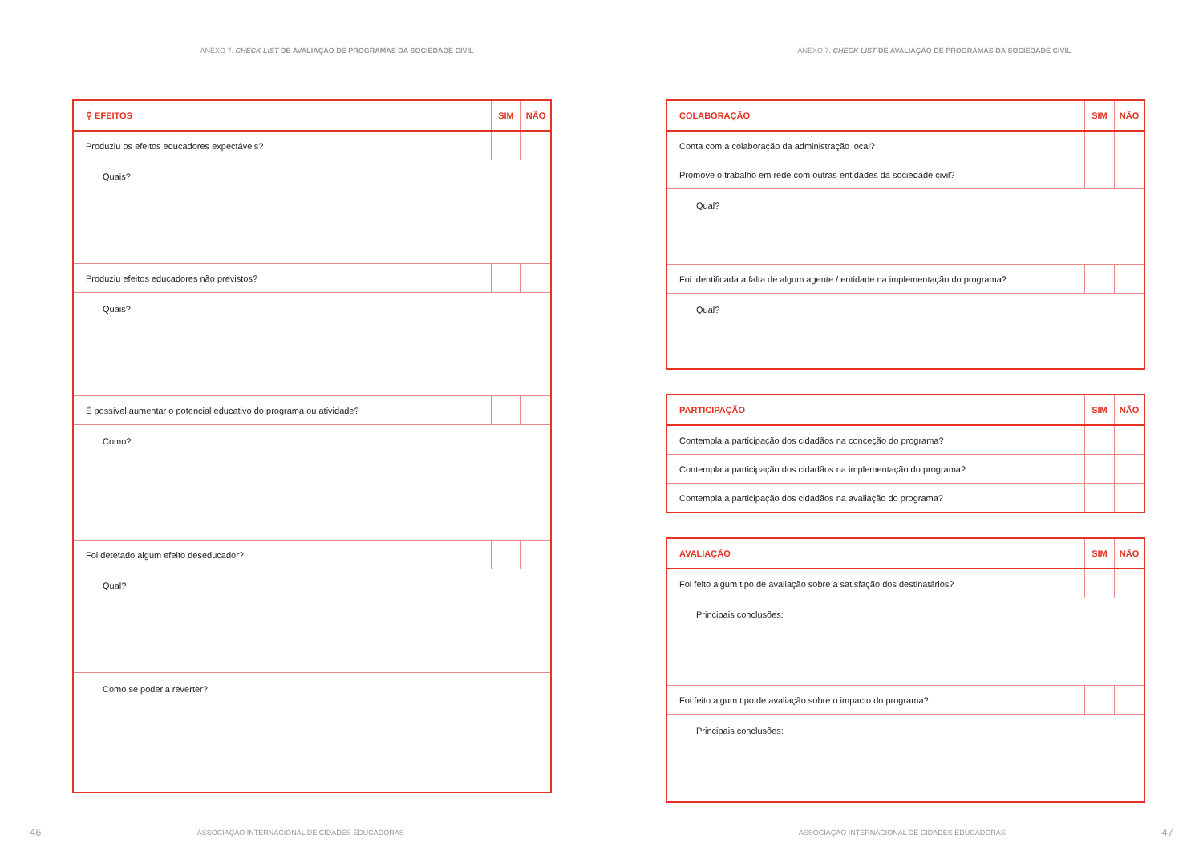ANEXO 7. CHECK LIST DE AVALIAÇÃO DE PROGRAMAS DA SOCIEDADE CIVIL
| ⚲ EFEITOS | SIM | NÃO |
| --- | --- | --- |
| Produziu os efeitos educadores expectáveis? | | |
| Quais? | | |
| Produziu efeitos educadores não previstos? | | |
| Quais? | | |
| É possível aumentar o potencial educativo do programa ou atividade? | | |
| Como? | | |
| Foi detetado algum efeito deseducador? | | |
| Qual? | | |
| Como se poderia reverter? | | |
46
- ASSOCIAÇÃO INTERNACIONAL DE CIDADES EDUCADORAS -
ANEXO 7. CHECK LIST DE AVALIAÇÃO DE PROGRAMAS DA SOCIEDADE CIVIL
| COLABORAÇÃO | SIM | NÃO |
| --- | --- | --- |
| Conta com a colaboração da administração local? | | |
| Promove o trabalho em rede com outras entidades da sociedade civil? | | |
| Qual? | | |
| Foi identificada a falta de algum agente / entidade na implementação do programa? | | |
| Qual? | | |
| PARTICIPAÇÃO | SIM | NÃO |
| --- | --- | --- |
| Contempla a participação dos cidadãos na conceção do programa? | | |
| Contempla a participação dos cidadãos na implementação do programa? | | |
| Contempla a participação dos cidadãos na avaliação do programa? | | |
| AVALIAÇÃO | SIM | NÃO |
| --- | --- | --- |
| Foi feito algum tipo de avaliação sobre a satisfação dos destinatários? | | |
| Principais conclusões: | | |
| Foi feito algum tipo de avaliação sobre o impacto do programa? | | |
| Principais conclusões: | | |
- ASSOCIAÇÃO INTERNACIONAL DE CIDADES EDUCADORAS -
47